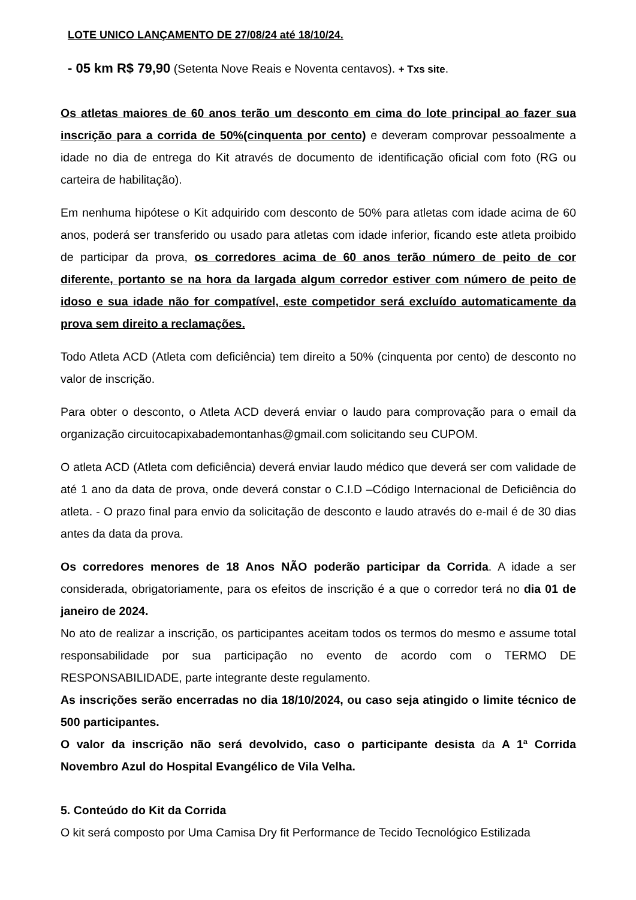LOTE UNICO LANÇAMENTO DE 27/08/24 até 18/10/24.
- 05 km R$ 79,90 (Setenta Nove Reais e Noventa centavos). + Txs site.
Os atletas maiores de 60 anos terão um desconto em cima do lote principal ao fazer sua inscrição para a corrida de 50%(cinquenta por cento) e deveram comprovar pessoalmente a idade no dia de entrega do Kit através de documento de identificação oficial com foto (RG ou carteira de habilitação).
Em nenhuma hipótese o Kit adquirido com desconto de 50% para atletas com idade acima de 60 anos, poderá ser transferido ou usado para atletas com idade inferior, ficando este atleta proibido de participar da prova, os corredores acima de 60 anos terão número de peito de cor diferente, portanto se na hora da largada algum corredor estiver com número de peito de idoso e sua idade não for compatível, este competidor será excluído automaticamente da prova sem direito a reclamações.
Todo Atleta ACD (Atleta com deficiência) tem direito a 50% (cinquenta por cento) de desconto no valor de inscrição.
Para obter o desconto, o Atleta ACD deverá enviar o laudo para comprovação para o email da organização circuitocapixabademontanhas@gmail.com solicitando seu CUPOM.
O atleta ACD (Atleta com deficiência) deverá enviar laudo médico que deverá ser com validade de até 1 ano da data de prova, onde deverá constar o C.I.D –Código Internacional de Deficiência do atleta. - O prazo final para envio da solicitação de desconto e laudo através do e-mail é de 30 dias antes da data da prova.
Os corredores menores de 18 Anos NÃO poderão participar da Corrida. A idade a ser considerada, obrigatoriamente, para os efeitos de inscrição é a que o corredor terá no dia 01 de janeiro de 2024.
No ato de realizar a inscrição, os participantes aceitam todos os termos do mesmo e assume total responsabilidade por sua participação no evento de acordo com o TERMO DE RESPONSABILIDADE, parte integrante deste regulamento.
As inscrições serão encerradas no dia 18/10/2024, ou caso seja atingido o limite técnico de 500 participantes.
O valor da inscrição não será devolvido, caso o participante desista da A 1ª Corrida Novembro Azul do Hospital Evangélico de Vila Velha.
5. Conteúdo do Kit da Corrida
O kit será composto por Uma Camisa Dry fit Performance de Tecido Tecnológico Estilizada